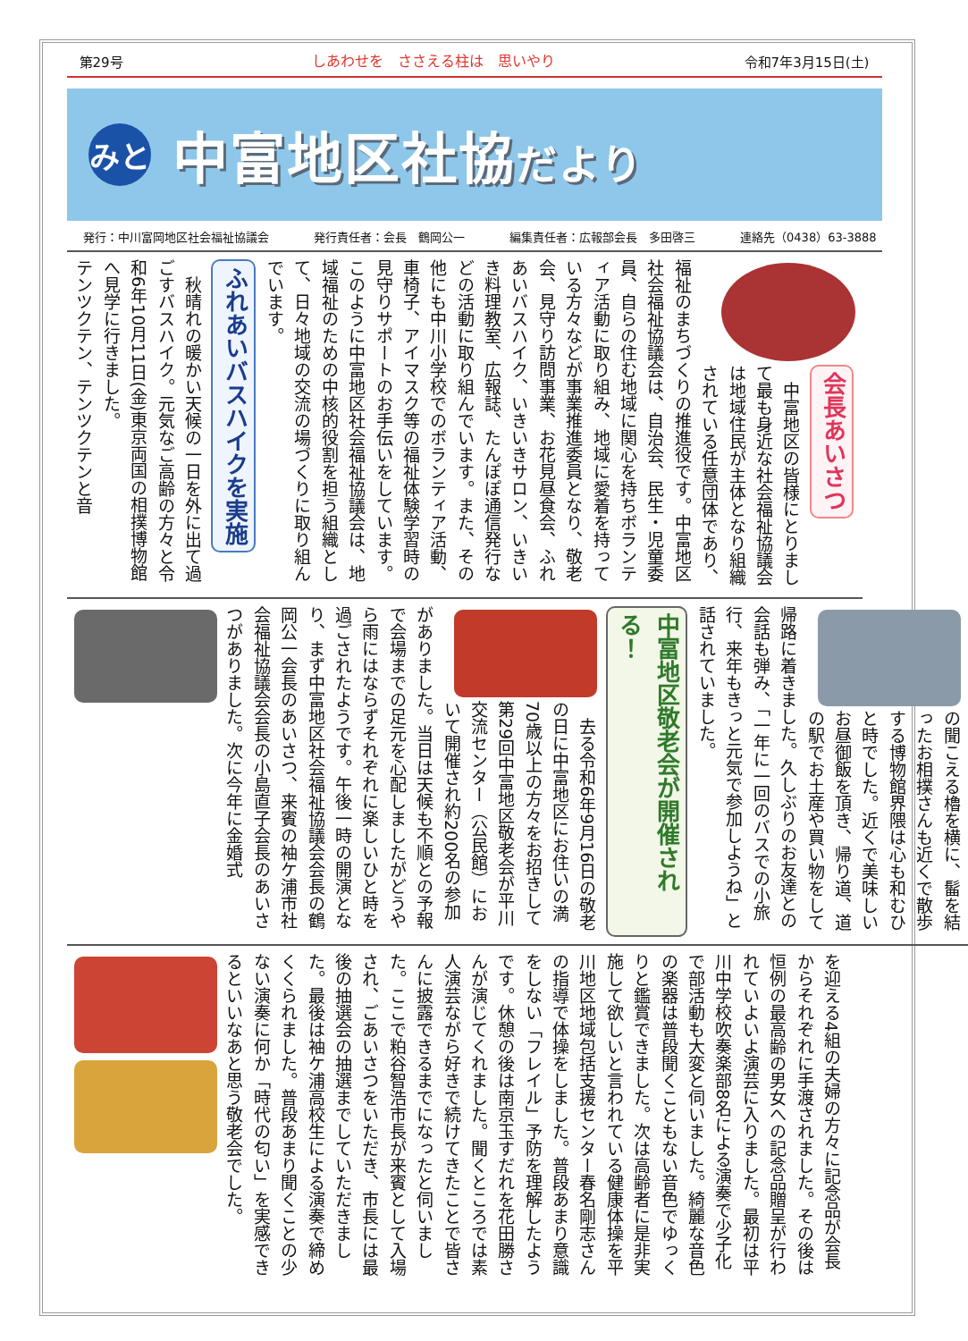第29号 しあわせを　ささえる柱は　思いやり 令和7年3月15日(土)
みと
中富地区社協だより
発行：中川富岡地区社会福祉協議会 発行責任者：会長　鶴岡公一 編集責任者：広報部会長　多田啓三 連絡先（0438）63-3888
会長あいさつ
　中富地区の皆様にとりまして最も身近な社会福祉協議会は地域住民が主体となり組織されている任意団体であり、福祉のまちづくりの推進役です。中富地区社会福祉協議会は、自治会、民生・児童委員、自らの住む地域に関心を持ちボランティア活動に取り組み、地域に愛着を持っている方々などが事業推進委員となり、敬老会、見守り訪問事業、お花見昼食会、ふれあいバスハイク、いきいきサロン、いきいき料理教室、広報誌、たんぽぽ通信発行などの活動に取り組んでいます。また、その他にも中川小学校でのボランティア活動、車椅子、アイマスク等の福祉体験学習時の見守りサポートのお手伝いをしています。このように中富地区社会福祉協議会は、地域福祉のための中核的役割を担う組織として、日々地域の交流の場づくりに取り組んでいます。
ふれあいバスハイクを実施
　秋晴れの暖かい天候の一日を外に出て過ごすバスハイク。元気なご高齢の方々と令和6年10月11日(金)東京両国の相撲博物館へ見学に行きました。
テンツクテン、テンツクテンと音
の聞こえる櫓を横に、髷を結ったお相撲さんも近くで散歩する博物館界隈は心も和むひと時でした。近くで美味しいお昼御飯を頂き、帰り道、道の駅でお土産や買い物をして帰路に着きました。久しぶりのお友達との会話も弾み、「一年に一回のバスでの小旅行、来年もきっと元気で参加しようね」と話されていました。
中富地区敬老会が開催される！
　去る令和6年9月16日の敬老の日に中富地区にお住いの満70歳以上の方々をお招きして第29回中富地区敬老会が平川交流センター（公民館）において開催され約200名の参加がありました。当日は天候も不順との予報で会場までの足元を心配しましたがどうやら雨にはならずそれぞれに楽しいひと時を過ごされたようです。午後一時の開演となり、まず中富地区社会福祉協議会会長の鶴岡公一会長のあいさつ、来賓の袖ケ浦市社会福祉協議会会長の小島直子会長のあいさつがありました。次に今年に金婚式
を迎える4組の夫婦の方々に記念品が会長からそれぞれに手渡されました。その後は恒例の最高齢の男女への記念品贈呈が行われていよいよ演芸に入りました。最初は平川中学校吹奏楽部8名による演奏で少子化で部活動も大変と伺いました。綺麗な音色の楽器は普段聞くこともない音色でゆっくりと鑑賞できました。次は高齢者に是非実施して欲しいと言われている健康体操を平川地区地域包括支援センター春名剛志さんの指導で体操をしました。普段あまり意識をしない「フレイル」予防を理解したようです。休憩の後は南京玉すだれを花田勝さんが演じてくれました。聞くところでは素人演芸ながら好きで続けてきたことで皆さんに披露できるまでになったと伺いました。ここで粕谷智浩市長が来賓として入場され、ごあいさつをいただき、市長には最後の抽選会の抽選までしていただきました。最後は袖ケ浦高校生による演奏で締めくくられました。普段あまり聞くことの少ない演奏に何か「時代の匂い」を実感できるといいなあと思う敬老会でした。